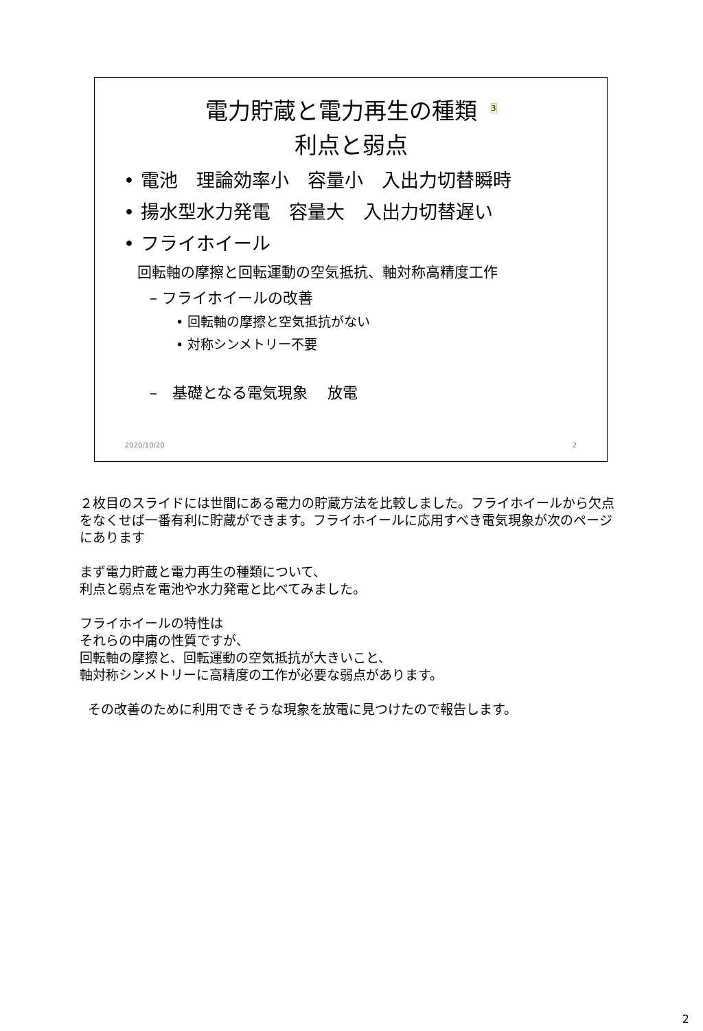電力貯蔵と電力再生の種類<sup>3</sup>
利点と弱点
• 電池　理論効率小　容量小　入出力切替瞬時
• 揚水型水力発電　容量大　入出力切替遅い
• フライホイール
回転軸の摩擦と回転運動の空気抵抗、軸対称高精度工作
– フライホイールの改善
• 回転軸の摩擦と空気抵抗がない
• 対称シンメトリー不要
–　基礎となる電気現象　 放電
2020/10/20 2
２枚目のスライドには世間にある電力の貯蔵方法を比較しました。フライホイールから欠点をなくせば一番有利に貯蔵ができます。フライホイールに応用すべき電気現象が次のページにあります
まず電力貯蔵と電力再生の種類について、
利点と弱点を電池や水力発電と比べてみました。
フライホイールの特性は
それらの中庸の性質ですが、
回転軸の摩擦と、回転運動の空気抵抗が大きいこと、
軸対称シンメトリーに高精度の工作が必要な弱点があります。
その改善のために利用できそうな現象を放電に見つけたので報告します。
2